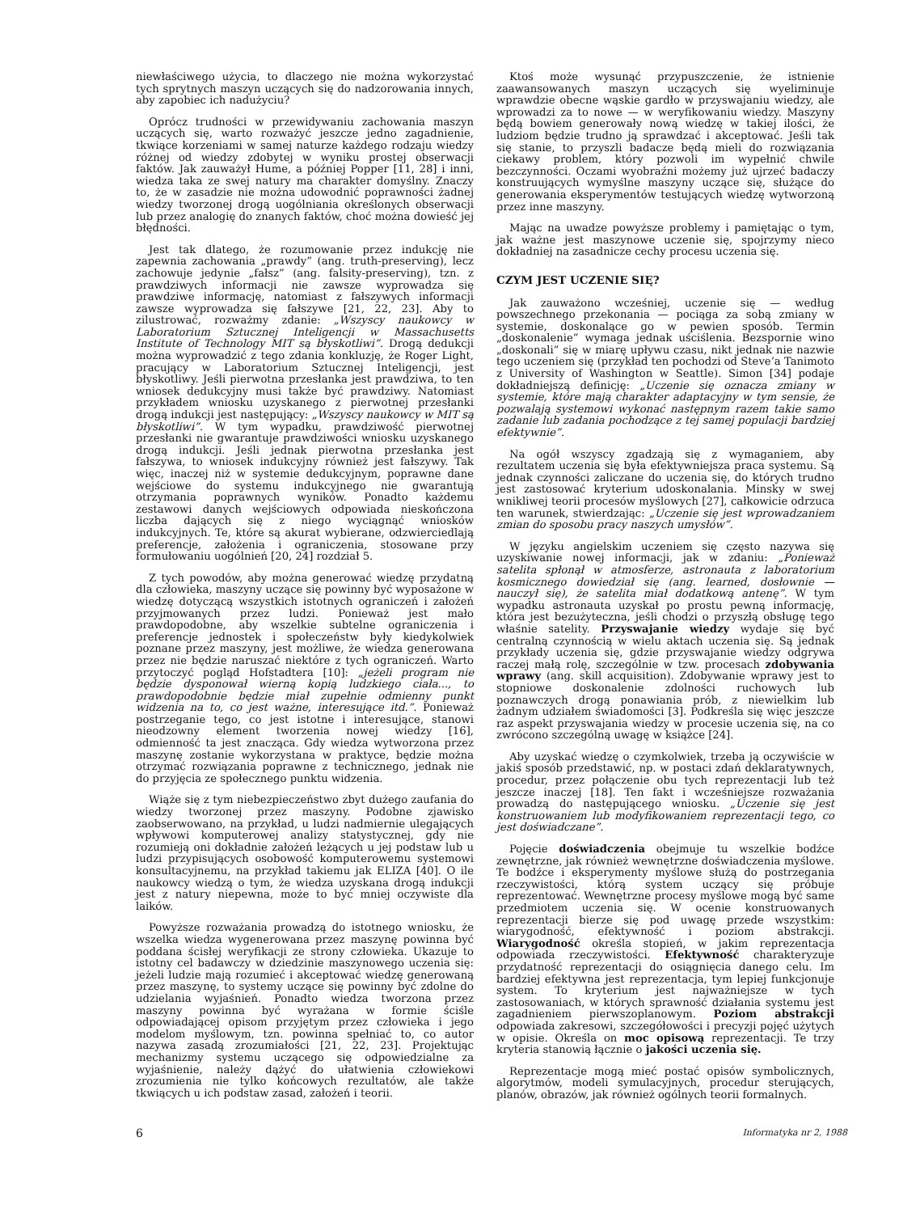niewłaściwego użycia, to dlaczego nie można wykorzystać tych sprytnych maszyn uczących się do nadzorowania innych, aby zapobiec ich nadużyciu?
Oprócz trudności w przewidywaniu zachowania maszyn uczących się, warto rozważyć jeszcze jedno zagadnienie, tkwiące korzeniami w samej naturze każdego rodzaju wiedzy różnej od wiedzy zdobytej w wyniku prostej obserwacji faktów. Jak zauważył Hume, a później Popper [11, 28] i inni, wiedza taka ze swej natury ma charakter domyślny. Znaczy to, że w zasadzie nie można udowodnić poprawności żadnej wiedzy tworzonej drogą uogólniania określonych obserwacji lub przez analogię do znanych faktów, choć można dowieść jej błędności.
Jest tak dlatego, że rozumowanie przez indukcję nie zapewnia zachowania „prawdy” (ang. truth-preserving), lecz zachowuje jedynie „fałsz” (ang. falsity-preserving), tzn. z prawdziwych informacji nie zawsze wyprowadza się prawdziwe informację, natomiast z fałszywych informacji zawsze wyprowadza się fałszywe [21, 22, 23]. Aby to zilustrować, rozważmy zdanie: „Wszyscy naukowcy w Laboratorium Sztucznej Inteligencji w Massachusetts Institute of Technology MIT są błyskotliwi”. Drogą dedukcji można wyprowadzić z tego zdania konkluzję, że Roger Light, pracujący w Laboratorium Sztucznej Inteligencji, jest błyskotliwy. Jeśli pierwotna przesłanka jest prawdziwa, to ten wniosek dedukcyjny musi także być prawdziwy. Natomiast przykładem wniosku uzyskanego z pierwotnej przesłanki drogą indukcji jest następujący: „Wszyscy naukowcy w MIT są błyskotliwi”. W tym wypadku, prawdziwość pierwotnej przesłanki nie gwarantuje prawdziwości wniosku uzyskanego drogą indukcji. Jeśli jednak pierwotna przesłanka jest fałszywa, to wniosek indukcyjny również jest fałszywy. Tak więc, inaczej niż w systemie dedukcyjnym, poprawne dane wejściowe do systemu indukcyjnego nie gwarantują otrzymania poprawnych wyników. Ponadto każdemu zestawowi danych wejściowych odpowiada nieskończona liczba dających się z niego wyciągnąć wniosków indukcyjnych. Te, które są akurat wybierane, odzwierciedlają preferencje, założenia i ograniczenia, stosowane przy formułowaniu uogólnień [20, 24] rozdział 5.
Z tych powodów, aby można generować wiedzę przydatną dla człowieka, maszyny uczące się powinny być wyposażone w wiedzę dotyczącą wszystkich istotnych ograniczeń i założeń przyjmowanych przez ludzi. Ponieważ jest mało prawdopodobne, aby wszelkie subtelne ograniczenia i preferencje jednostek i społeczeństw były kiedykolwiek poznane przez maszyny, jest możliwe, że wiedza generowana przez nie będzie naruszać niektóre z tych ograniczeń. Warto przytoczyć pogląd Hofstadtera [10]: „jeżeli program nie będzie dysponował wierną kopią ludzkiego ciała..., to prawdopodobnie będzie miał zupełnie odmienny punkt widzenia na to, co jest ważne, interesujące itd.”. Ponieważ postrzeganie tego, co jest istotne i interesujące, stanowi nieodzowny element tworzenia nowej wiedzy [16], odmienność ta jest znacząca. Gdy wiedza wytworzona przez maszynę zostanie wykorzystana w praktyce, będzie można otrzymać rozwiązania poprawne z technicznego, jednak nie do przyjęcia ze społecznego punktu widzenia.
Wiąże się z tym niebezpieczeństwo zbyt dużego zaufania do wiedzy tworzonej przez maszyny. Podobne zjawisko zaobserwowano, na przykład, u ludzi nadmiernie ulegających wpływowi komputerowej analizy statystycznej, gdy nie rozumieją oni dokładnie założeń leżących u jej podstaw lub u ludzi przypisujących osobowość komputerowemu systemowi konsultacyjnemu, na przykład takiemu jak ELIZA [40]. O ile naukowcy wiedzą o tym, że wiedza uzyskana drogą indukcji jest z natury niepewna, może to być mniej oczywiste dla laików.
Powyższe rozważania prowadzą do istotnego wniosku, że wszelka wiedza wygenerowana przez maszynę powinna być poddana ścisłej weryfikacji ze strony człowieka. Ukazuje to istotny cel badawczy w dziedzinie maszynowego uczenia się: jeżeli ludzie mają rozumieć i akceptować wiedzę generowaną przez maszynę, to systemy uczące się powinny być zdolne do udzielania wyjaśnień. Ponadto wiedza tworzona przez maszyny powinna być wyrażana w formie ściśle odpowiadającej opisom przyjętym przez człowieka i jego modelom myślowym, tzn. powinna spełniać to, co autor nazywa zasadą zrozumiałości [21, 22, 23]. Projektując mechanizmy systemu uczącego się odpowiedzialne za wyjaśnienie, należy dążyć do ułatwienia człowiekowi zrozumienia nie tylko końcowych rezultatów, ale także tkwiących u ich podstaw zasad, założeń i teorii.
Ktoś może wysunąć przypuszczenie, że istnienie zaawansowanych maszyn uczących się wyeliminuje wprawdzie obecne wąskie gardło w przyswajaniu wiedzy, ale wprowadzi za to nowe — w weryfikowaniu wiedzy. Maszyny będą bowiem generowały nową wiedzę w takiej ilości, że ludziom będzie trudno ją sprawdzać i akceptować. Jeśli tak się stanie, to przyszli badacze będą mieli do rozwiązania ciekawy problem, który pozwoli im wypełnić chwile bezczynności. Oczami wyobraźni możemy już ujrzeć badaczy konstruujących wymyślne maszyny uczące się, służące do generowania eksperymentów testujących wiedzę wytworzoną przez inne maszyny.
Mając na uwadze powyższe problemy i pamiętając o tym, jak ważne jest maszynowe uczenie się, spojrzymy nieco dokładniej na zasadnicze cechy procesu uczenia się.
CZYM JEST UCZENIE SIĘ?
Jak zauważono wcześniej, uczenie się — według powszechnego przekonania — pociąga za sobą zmiany w systemie, doskonalące go w pewien sposób. Termin „doskonalenie” wymaga jednak uściślenia. Bezspornie wino „doskonali” się w miarę upływu czasu, nikt jednak nie nazwie tego uczeniem się (przykład ten pochodzi od Steve’a Tanimoto z University of Washington w Seattle). Simon [34] podaje dokładniejszą definicję: „Uczenie się oznacza zmiany w systemie, które mają charakter adaptacyjny w tym sensie, że pozwalają systemowi wykonać następnym razem takie samo zadanie lub zadania pochodzące z tej samej populacji bardziej efektywnie”.
Na ogół wszyscy zgadzają się z wymaganiem, aby rezultatem uczenia się była efektywniejsza praca systemu. Są jednak czynności zaliczane do uczenia się, do których trudno jest zastosować kryterium udoskonalania. Minsky w swej wnikliwej teorii procesów myślowych [27], całkowicie odrzuca ten warunek, stwierdzając: „Uczenie się jest wprowadzaniem zmian do sposobu pracy naszych umysłów”.
W języku angielskim uczeniem się często nazywa się uzyskiwanie nowej informacji, jak w zdaniu: „Ponieważ satelita spłonął w atmosferze, astronauta z laboratorium kosmicznego dowiedział się (ang. learned, dosłownie — nauczył się), że satelita miał dodatkową antenę”. W tym wypadku astronauta uzyskał po prostu pewną informację, która jest bezużyteczna, jeśli chodzi o przyszłą obsługę tego właśnie satelity. Przyswajanie wiedzy wydaje się być centralną czynnością w wielu aktach uczenia się. Są jednak przykłady uczenia się, gdzie przyswajanie wiedzy odgrywa raczej małą rolę, szczególnie w tzw. procesach zdobywania wprawy (ang. skill acquisition). Zdobywanie wprawy jest to stopniowe doskonalenie zdolności ruchowych lub poznawczych drogą ponawiania prób, z niewielkim lub żadnym udziałem świadomości [3]. Podkreśla się więc jeszcze raz aspekt przyswajania wiedzy w procesie uczenia się, na co zwrócono szczególną uwagę w książce [24].
Aby uzyskać wiedzę o czymkolwiek, trzeba ją oczywiście w jakiś sposób przedstawić, np. w postaci zdań deklaratywnych, procedur, przez połączenie obu tych reprezentacji lub też jeszcze inaczej [18]. Ten fakt i wcześniejsze rozważania prowadzą do następującego wniosku. „Uczenie się jest konstruowaniem lub modyfikowaniem reprezentacji tego, co jest doświadczane”.
Pojęcie doświadczenia obejmuje tu wszelkie bodźce zewnętrzne, jak również wewnętrzne doświadczenia myślowe. Te bodźce i eksperymenty myślowe służą do postrzegania rzeczywistości, którą system uczący się próbuje reprezentować. Wewnętrzne procesy myślowe mogą być same przedmiotem uczenia się. W ocenie konstruowanych reprezentacji bierze się pod uwagę przede wszystkim: wiarygodność, efektywność i poziom abstrakcji. Wiarygodność określa stopień, w jakim reprezentacja odpowiada rzeczywistości. Efektywność charakteryzuje przydatność reprezentacji do osiągnięcia danego celu. Im bardziej efektywna jest reprezentacja, tym lepiej funkcjonuje system. To kryterium jest najważniejsze w tych zastosowaniach, w których sprawność działania systemu jest zagadnieniem pierwszoplanowym. Poziom abstrakcji odpowiada zakresowi, szczegółowości i precyzji pojęć użytych w opisie. Określa on moc opisową reprezentacji. Te trzy kryteria stanowią łącznie o jakości uczenia się.
Reprezentacje mogą mieć postać opisów symbolicznych, algorytmów, modeli symulacyjnych, procedur sterujących, planów, obrazów, jak również ogólnych teorii formalnych.
6 Informatyka nr 2, 1988